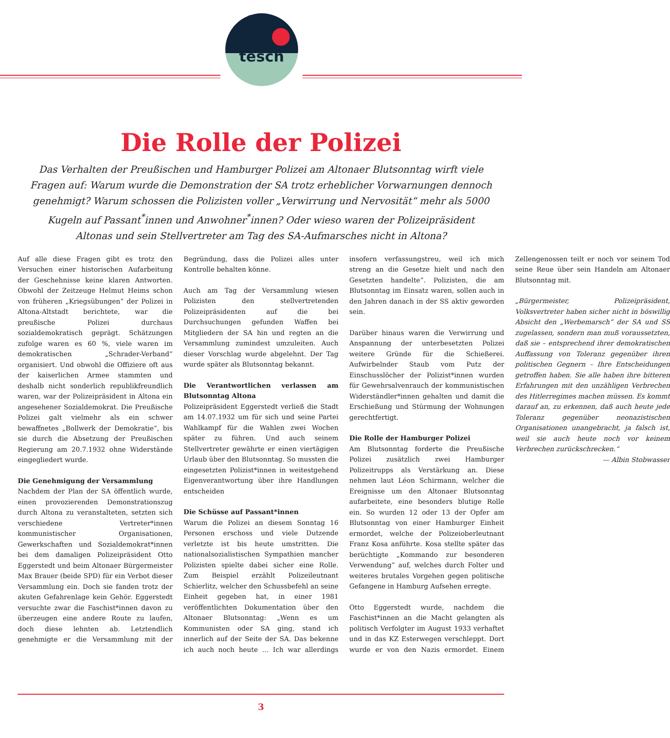tesch
Die Rolle der Polizei
Das Verhalten der Preußischen und Hamburger Polizei am Altonaer Blutsonntag wirft viele Fragen auf: Warum wurde die Demonstration der SA trotz erheblicher Vorwarnungen dennoch genehmigt? Warum schossen die Polizisten voller „Verwirrung und Nervosität“ mehr als 5000 Kugeln auf Passant<sup>*</sup>innen und Anwohner<sup>*</sup>innen? Oder wieso waren der Polizeipräsident Altonas und sein Stellvertreter am Tag des SA-Aufmarsches nicht in Altona?
Auf alle diese Fragen gibt es trotz den Versuchen einer historischen Aufarbeitung der Geschehnisse keine klaren Antworten. Obwohl der Zeitzeuge Helmut Heims schon von früheren „Kriegsübungen“ der Polizei in Altona-Altstadt berichtete, war die preußische Polizei durchaus sozialdemokratisch geprägt. Schätzungen zufolge waren es 60 %, viele waren im demokratischen „Schrader-Verband“ organisiert. Und obwohl die Offiziere oft aus der kaiserlichen Armee stammten und deshalb nicht sonderlich republikfreundlich waren, war der Polizeipräsident in Altona ein angesehener Sozialdemokrat. Die Preußische Polizei galt vielmehr als ein schwer bewaffnetes „Bollwerk der Demokratie“, bis sie durch die Absetzung der Preußischen Regierung am 20.7.1932 ohne Widerstände eingegliedert wurde.
Die Genehmigung der Versammlung
Nachdem der Plan der SA öffentlich wurde, einen provozierenden Demonstrationszug durch Altona zu veranstalteten, setzten sich verschiedene Vertreter*innen kommunistischer Organisationen, Gewerkschaften und Sozialdemokrat*innen bei dem damaligen Polizeipräsident Otto Eggerstedt und beim Altonaer Bürgermeister Max Brauer (beide SPD) für ein Verbot dieser Versammlung ein. Doch sie fanden trotz der akuten Gefahrenlage kein Gehör. Eggerstedt versuchte zwar die Faschist*innen davon zu überzeugen eine andere Route zu laufen, doch diese lehnten ab. Letztendlich genehmigte er die Versammlung mit der Begründung, dass die Polizei alles unter Kontrolle behalten könne.
Auch am Tag der Versammlung wiesen Polizisten den stellvertretenden Polizeipräsidenten auf die bei Durchsuchungen gefunden Waffen bei Mitgliedern der SA hin und regten an die Versammlung zumindest umzuleiten. Auch dieser Vorschlag wurde abgelehnt. Der Tag wurde später als Blutsonntag bekannt.
Die Verantwortlichen verlassen am Blutsonntag Altona
Polizeipräsident Eggerstedt verließ die Stadt am 14.07.1932 um für sich und seine Partei Wahlkampf für die Wahlen zwei Wochen später zu führen. Und auch seinem Stellvertreter gewährte er einen viertägigen Urlaub über den Blutsonntag. So mussten die eingesetzten Polizist*innen in weitestgehend Eigenverantwortung über ihre Handlungen entscheiden
Die Schüsse auf Passant*innen
Warum die Polizei an diesem Sonntag 16 Personen erschoss und viele Dutzende verletzte ist bis heute umstritten. Die nationalsozialistischen Sympathien mancher Polizisten spielte dabei sicher eine Rolle. Zum Beispiel erzählt Polizeileutnant Schierlitz, welcher den Schussbefehl an seine Einheit gegeben hat, in einer 1981 veröffentlichten Dokumentation über den Altonaer Blutsonntag: „Wenn es um Kommunisten oder SA ging, stand ich innerlich auf der Seite der SA. Das bekenne ich auch noch heute … Ich war allerdings insofern verfassungstreu, weil ich mich streng an die Gesetze hielt und nach den Gesetzten handelte“. Polizisten, die am Blutsonntag im Einsatz waren, sollen auch in den Jahren danach in der SS aktiv geworden sein.
Darüber hinaus waren die Verwirrung und Anspannung der unterbesetzten Polizei weitere Gründe für die Schießerei. Aufwirbelnder Staub vom Putz der Einschusslöcher der Polizist*innen wurden für Gewehrsalvenrauch der kommunistischen Widerständler*innen gehalten und damit die Erschießung und Stürmung der Wohnungen gerechtfertigt.
Die Rolle der Hamburger Polizei
Am Blutsonntag forderte die Preußische Polizei zusätzlich zwei Hamburger Polizeitrupps als Verstärkung an. Diese nehmen laut Léon Schirmann, welcher die Ereignisse um den Altonaer Blutsonntag aufarbeitete, eine besonders blutige Rolle ein. So wurden 12 oder 13 der Opfer am Blutsonntag von einer Hamburger Einheit ermordet, welche der Polizeioberleutnant Franz Kosa anführte. Kosa stellte später das berüchtigte „Kommando zur besonderen Verwendung“ auf, welches durch Folter und weiteres brutales Vorgehen gegen politische Gefangene in Hamburg Aufsehen erregte.
Otto Eggerstedt wurde, nachdem die Faschist*innen an die Macht gelangten als politisch Verfolgter im August 1933 verhaftet und in das KZ Esterwegen verschleppt. Dort wurde er von den Nazis ermordet. Einem Zellengenossen teilt er noch vor seinem Tod seine Reue über sein Handeln am Altonaer Blutsonntag mit.
„Bürgermeister, Polizeipräsident, Volksvertreter haben sicher nicht in böswillig Absicht den „Werbemarsch“ der SA und SS zugelassen, sondern man muß voraussetzten, daß sie – entsprechend ihrer demokratischen Auffassung von Toleranz gegenüber ihren politischen Gegnern – Ihre Entscheidungen getroffen haben. Sie alle haben ihre bitteren Erfahrungen mit den unzähligen Verbrechen des Hitlerregimes machen müssen. Es kommt darauf an, zu erkennen, daß auch heute jede Toleranz gegenüber neonazistischen Organisationen unangebracht, ja falsch ist, weil sie auch heute noch vor keinem Verbrechen zurückschrecken.“
— Albin Stobwasser
3